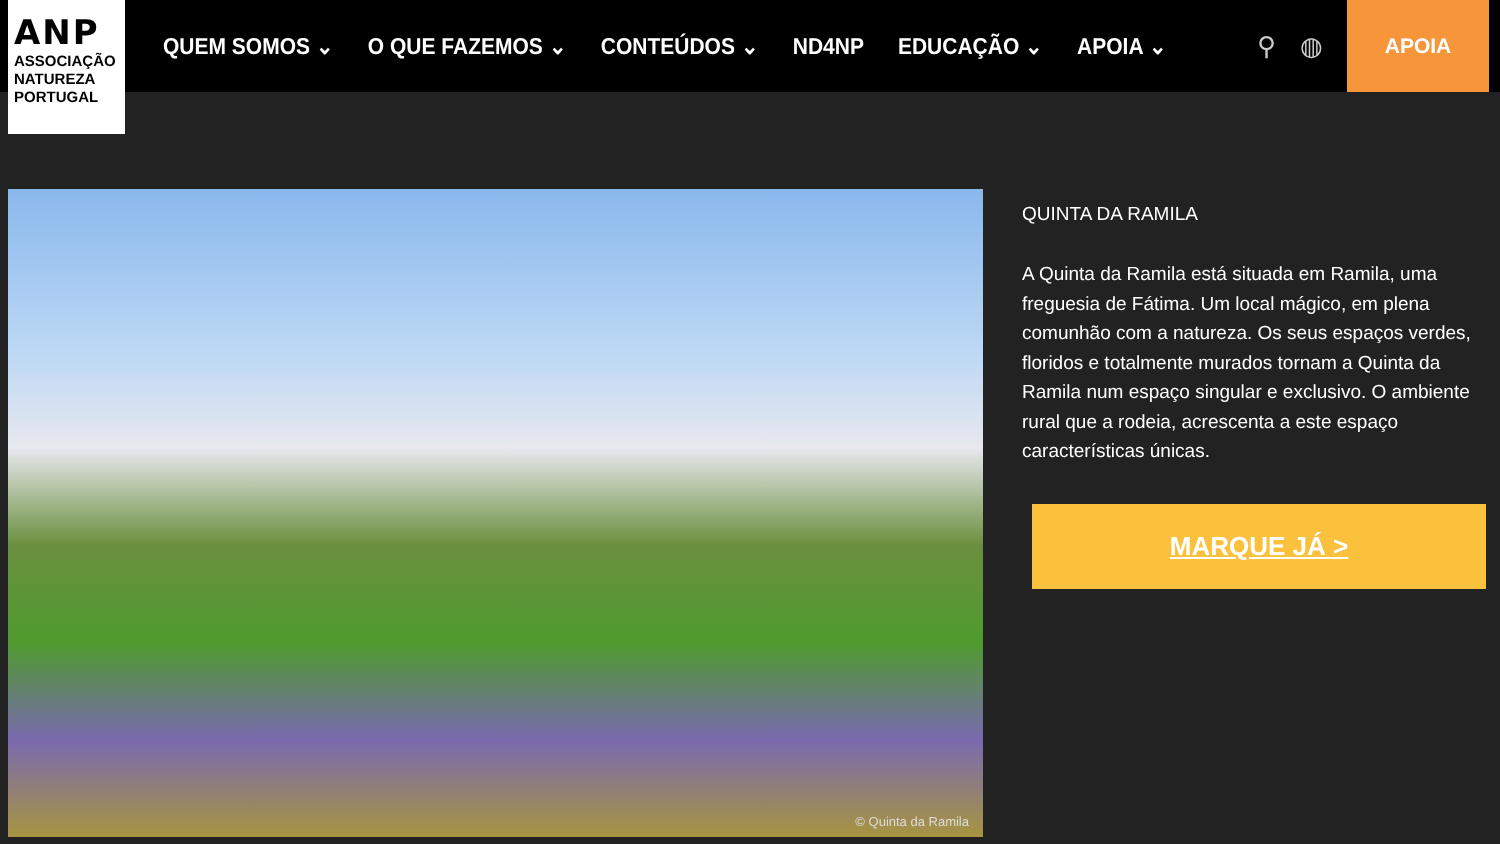ANP
ASSOCIAÇÃO
NATUREZA
PORTUGAL
QUEM SOMOS ⌄ O QUE FAZEMOS ⌄ CONTEÚDOS ⌄ ND4NP EDUCAÇÃO ⌄ APOIA ⌄
⚲ ◍
APOIA
© Quinta da Ramila
QUINTA DA RAMILA
A Quinta da Ramila está situada em Ramila, uma freguesia de Fátima. Um local mágico, em plena comunhão com a natureza. Os seus espaços verdes, floridos e totalmente murados tornam a Quinta da Ramila num espaço singular e exclusivo. O ambiente rural que a rodeia, acrescenta a este espaço características únicas.
MARQUE JÁ >